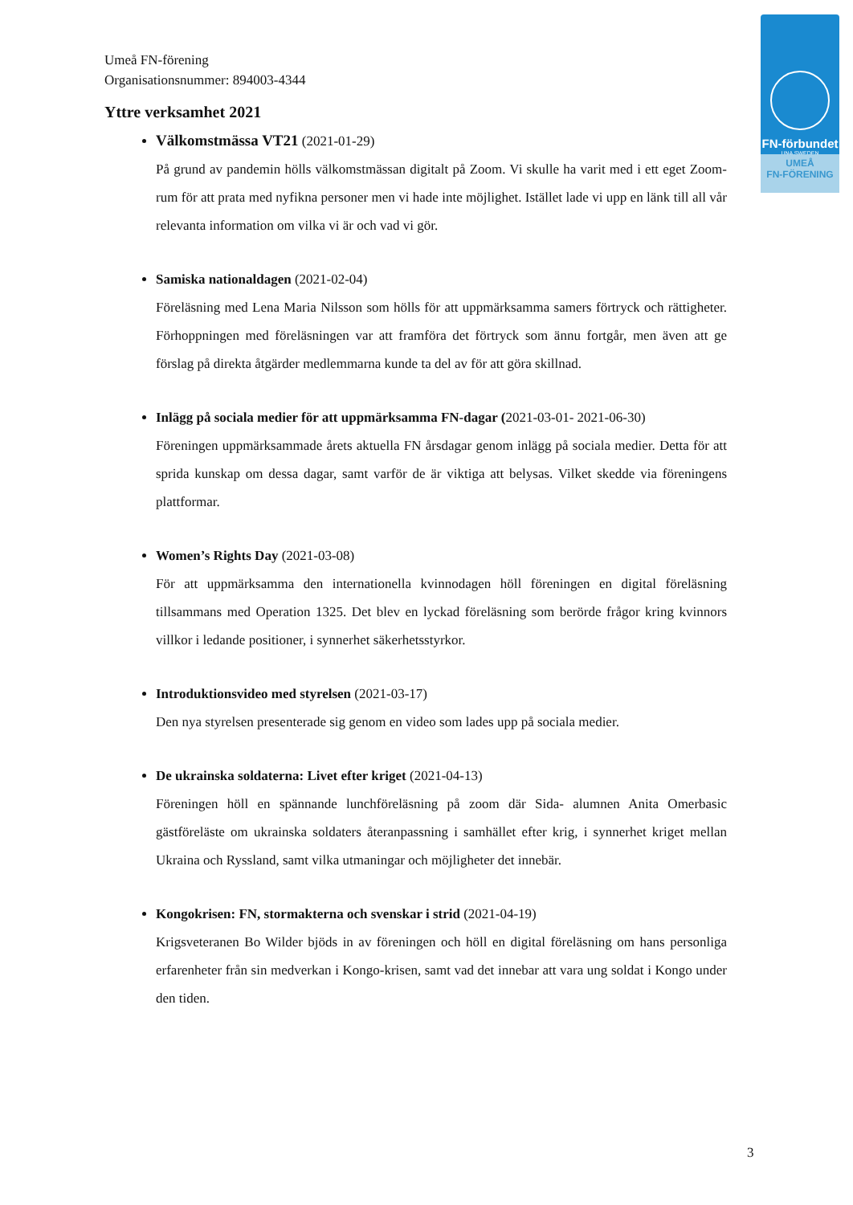FN-förbundet
UNA SWEDEN
UMEÅ
FN-FÖRENING
Umeå FN-förening
Organisationsnummer: 894003-4344
Yttre verksamhet 2021
Välkomstmässa VT21 (2021-01-29)
På grund av pandemin hölls välkomstmässan digitalt på Zoom. Vi skulle ha varit med i ett eget Zoom-rum för att prata med nyfikna personer men vi hade inte möjlighet. Istället lade vi upp en länk till all vår relevanta information om vilka vi är och vad vi gör.
Samiska nationaldagen (2021-02-04)
Föreläsning med Lena Maria Nilsson som hölls för att uppmärksamma samers förtryck och rättigheter. Förhoppningen med föreläsningen var att framföra det förtryck som ännu fortgår, men även att ge förslag på direkta åtgärder medlemmarna kunde ta del av för att göra skillnad.
Inlägg på sociala medier för att uppmärksamma FN-dagar (2021-03-01- 2021-06-30)
Föreningen uppmärksammade årets aktuella FN årsdagar genom inlägg på sociala medier. Detta för att sprida kunskap om dessa dagar, samt varför de är viktiga att belysas. Vilket skedde via föreningens plattformar.
Women’s Rights Day (2021-03-08)
För att uppmärksamma den internationella kvinnodagen höll föreningen en digital föreläsning tillsammans med Operation 1325. Det blev en lyckad föreläsning som berörde frågor kring kvinnors villkor i ledande positioner, i synnerhet säkerhetsstyrkor.
Introduktionsvideo med styrelsen (2021-03-17)
Den nya styrelsen presenterade sig genom en video som lades upp på sociala medier.
De ukrainska soldaterna: Livet efter kriget (2021-04-13)
Föreningen höll en spännande lunchföreläsning på zoom där Sida- alumnen Anita Omerbasic gästföreläste om ukrainska soldaters återanpassning i samhället efter krig, i synnerhet kriget mellan Ukraina och Ryssland, samt vilka utmaningar och möjligheter det innebär.
Kongokrisen: FN, stormakterna och svenskar i strid (2021-04-19)
Krigsveteranen Bo Wilder bjöds in av föreningen och höll en digital föreläsning om hans personliga erfarenheter från sin medverkan i Kongo-krisen, samt vad det innebar att vara ung soldat i Kongo under den tiden.
3